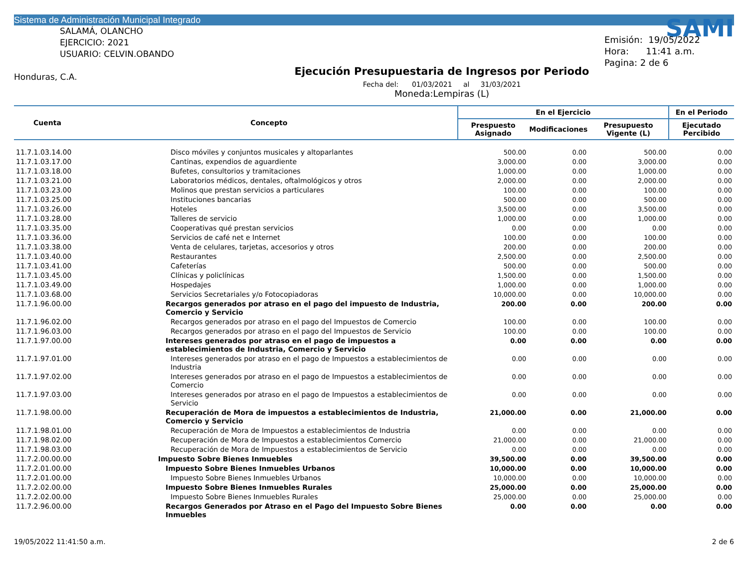Sistema de Administración Municipal Integrado
SALAMÁ, OLANCHO
EJERCICIO: 2021
USUARIO: CELVIN.OBANDO
Honduras, C.A.
Ejecución Presupuestaria de Ingresos por Periodo
Fecha del: 01/03/2021 al 31/03/2021
Moneda:Lempiras (L)
SAMI
Emisión: 19/05/2022
Hora: 11:41 a.m.
Pagina: 2 de 6
| Cuenta | Concepto | En el Ejercicio | | | En el Periodo |
| --- | --- | --- | --- | --- | --- |
| | | Prespuesto Asignado | Modificaciones | Presupuesto Vigente (L) | Ejecutado Percibido |
| 11.7.1.03.14.00 | Disco móviles y conjuntos musicales y altoparlantes | 500.00 | 0.00 | 500.00 | 0.00 |
| 11.7.1.03.17.00 | Cantinas, expendios de aguardiente | 3,000.00 | 0.00 | 3,000.00 | 0.00 |
| 11.7.1.03.18.00 | Bufetes, consultorios y tramitaciones | 1,000.00 | 0.00 | 1,000.00 | 0.00 |
| 11.7.1.03.21.00 | Laboratorios médicos, dentales, oftalmológicos y otros | 2,000.00 | 0.00 | 2,000.00 | 0.00 |
| 11.7.1.03.23.00 | Molinos que prestan servicios a particulares | 100.00 | 0.00 | 100.00 | 0.00 |
| 11.7.1.03.25.00 | Instituciones bancarias | 500.00 | 0.00 | 500.00 | 0.00 |
| 11.7.1.03.26.00 | Hoteles | 3,500.00 | 0.00 | 3,500.00 | 0.00 |
| 11.7.1.03.28.00 | Talleres de servicio | 1,000.00 | 0.00 | 1,000.00 | 0.00 |
| 11.7.1.03.35.00 | Cooperativas qué prestan servicios | 0.00 | 0.00 | 0.00 | 0.00 |
| 11.7.1.03.36.00 | Servicios de café net e Internet | 100.00 | 0.00 | 100.00 | 0.00 |
| 11.7.1.03.38.00 | Venta de celulares, tarjetas, accesorios y otros | 200.00 | 0.00 | 200.00 | 0.00 |
| 11.7.1.03.40.00 | Restaurantes | 2,500.00 | 0.00 | 2,500.00 | 0.00 |
| 11.7.1.03.41.00 | Cafeterías | 500.00 | 0.00 | 500.00 | 0.00 |
| 11.7.1.03.45.00 | Clínicas y policlínicas | 1,500.00 | 0.00 | 1,500.00 | 0.00 |
| 11.7.1.03.49.00 | Hospedajes | 1,000.00 | 0.00 | 1,000.00 | 0.00 |
| 11.7.1.03.68.00 | Servicios Secretariales y/o Fotocopiadoras | 10,000.00 | 0.00 | 10,000.00 | 0.00 |
| 11.7.1.96.00.00 | Recargos generados por atraso en el pago del impuesto de Industria, Comercio y Servicio | 200.00 | 0.00 | 200.00 | 0.00 |
| 11.7.1.96.02.00 | Recargos generados por atraso en el pago del Impuestos de Comercio | 100.00 | 0.00 | 100.00 | 0.00 |
| 11.7.1.96.03.00 | Recargos generados por atraso en el pago del Impuestos de Servicio | 100.00 | 0.00 | 100.00 | 0.00 |
| 11.7.1.97.00.00 | Intereses generados por atraso en el pago de impuestos a establecimientos de Industria, Comercio y Servicio | 0.00 | 0.00 | 0.00 | 0.00 |
| 11.7.1.97.01.00 | Intereses generados por atraso en el pago de Impuestos a establecimientos de Industria | 0.00 | 0.00 | 0.00 | 0.00 |
| 11.7.1.97.02.00 | Intereses generados por atraso en el pago de Impuestos a establecimientos de Comercio | 0.00 | 0.00 | 0.00 | 0.00 |
| 11.7.1.97.03.00 | Intereses generados por atraso en el pago de Impuestos a establecimientos de Servicio | 0.00 | 0.00 | 0.00 | 0.00 |
| 11.7.1.98.00.00 | Recuperación de Mora de impuestos a establecimientos de Industria, Comercio y Servicio | 21,000.00 | 0.00 | 21,000.00 | 0.00 |
| 11.7.1.98.01.00 | Recuperación de Mora de Impuestos a establecimientos de Industria | 0.00 | 0.00 | 0.00 | 0.00 |
| 11.7.1.98.02.00 | Recuperación de Mora de Impuestos a establecimientos Comercio | 21,000.00 | 0.00 | 21,000.00 | 0.00 |
| 11.7.1.98.03.00 | Recuperación de Mora de Impuestos a establecimientos de Servicio | 0.00 | 0.00 | 0.00 | 0.00 |
| 11.7.2.00.00.00 | Impuesto Sobre Bienes Inmuebles | 39,500.00 | 0.00 | 39,500.00 | 0.00 |
| 11.7.2.01.00.00 | Impuesto Sobre Bienes Inmuebles Urbanos | 10,000.00 | 0.00 | 10,000.00 | 0.00 |
| 11.7.2.01.00.00 | Impuesto Sobre Bienes Inmuebles Urbanos | 10,000.00 | 0.00 | 10,000.00 | 0.00 |
| 11.7.2.02.00.00 | Impuesto Sobre Bienes Inmuebles Rurales | 25,000.00 | 0.00 | 25,000.00 | 0.00 |
| 11.7.2.02.00.00 | Impuesto Sobre Bienes Inmuebles Rurales | 25,000.00 | 0.00 | 25,000.00 | 0.00 |
| 11.7.2.96.00.00 | Recargos Generados por Atraso en el Pago del Impuesto Sobre Bienes Inmuebles | 0.00 | 0.00 | 0.00 | 0.00 |
19/05/2022 11:41:50 a.m. 2 de 6